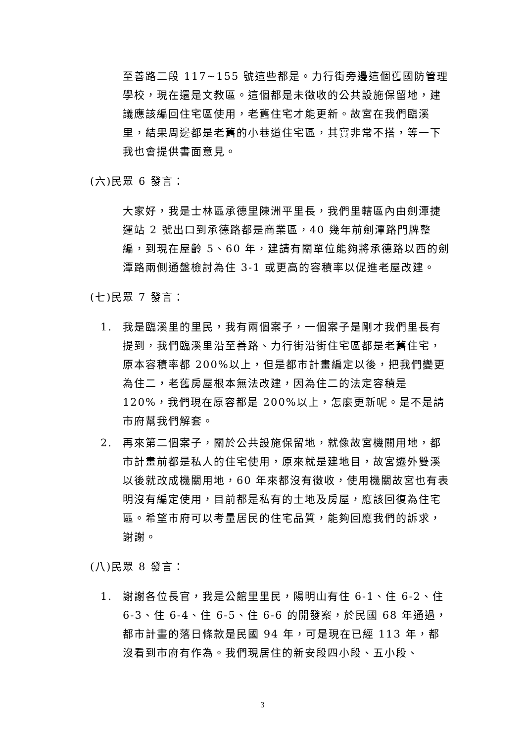至善路二段 117~155 號這些都是。力行街旁邊這個舊國防管理學校，現在還是文教區。這個都是未徵收的公共設施保留地，建議應該編回住宅區使用，老舊住宅才能更新。故宮在我們臨溪里，結果周邊都是老舊的小巷道住宅區，其實非常不搭，等一下我也會提供書面意見。
(六)民眾 6 發言：
大家好，我是士林區承德里陳洲平里長，我們里轄區內由劍潭捷運站 2 號出口到承德路都是商業區，40 幾年前劍潭路門牌整編，到現在屋齡 5、60 年，建請有關單位能夠將承德路以西的劍潭路兩側通盤檢討為住 3-1 或更高的容積率以促進老屋改建。
(七)民眾 7 發言：
1. 我是臨溪里的里民，我有兩個案子，一個案子是剛才我們里長有提到，我們臨溪里沿至善路、力行街沿街住宅區都是老舊住宅，原本容積率都 200%以上，但是都市計畫編定以後，把我們變更為住二，老舊房屋根本無法改建，因為住二的法定容積是 120%，我們現在原容都是 200%以上，怎麼更新呢。是不是請市府幫我們解套。
2. 再來第二個案子，關於公共設施保留地，就像故宮機關用地，都市計畫前都是私人的住宅使用，原來就是建地目，故宮遷外雙溪以後就改成機關用地，60 年來都沒有徵收，使用機關故宮也有表明沒有編定使用，目前都是私有的土地及房屋，應該回復為住宅區。希望市府可以考量居民的住宅品質，能夠回應我們的訴求，謝謝。
(八)民眾 8 發言：
1. 謝謝各位長官，我是公館里里民，陽明山有住 6-1、住 6-2、住 6-3、住 6-4、住 6-5、住 6-6 的開發案，於民國 68 年通過，都市計畫的落日條款是民國 94 年，可是現在已經 113 年，都沒看到市府有作為。我們現居住的新安段四小段、五小段、
3